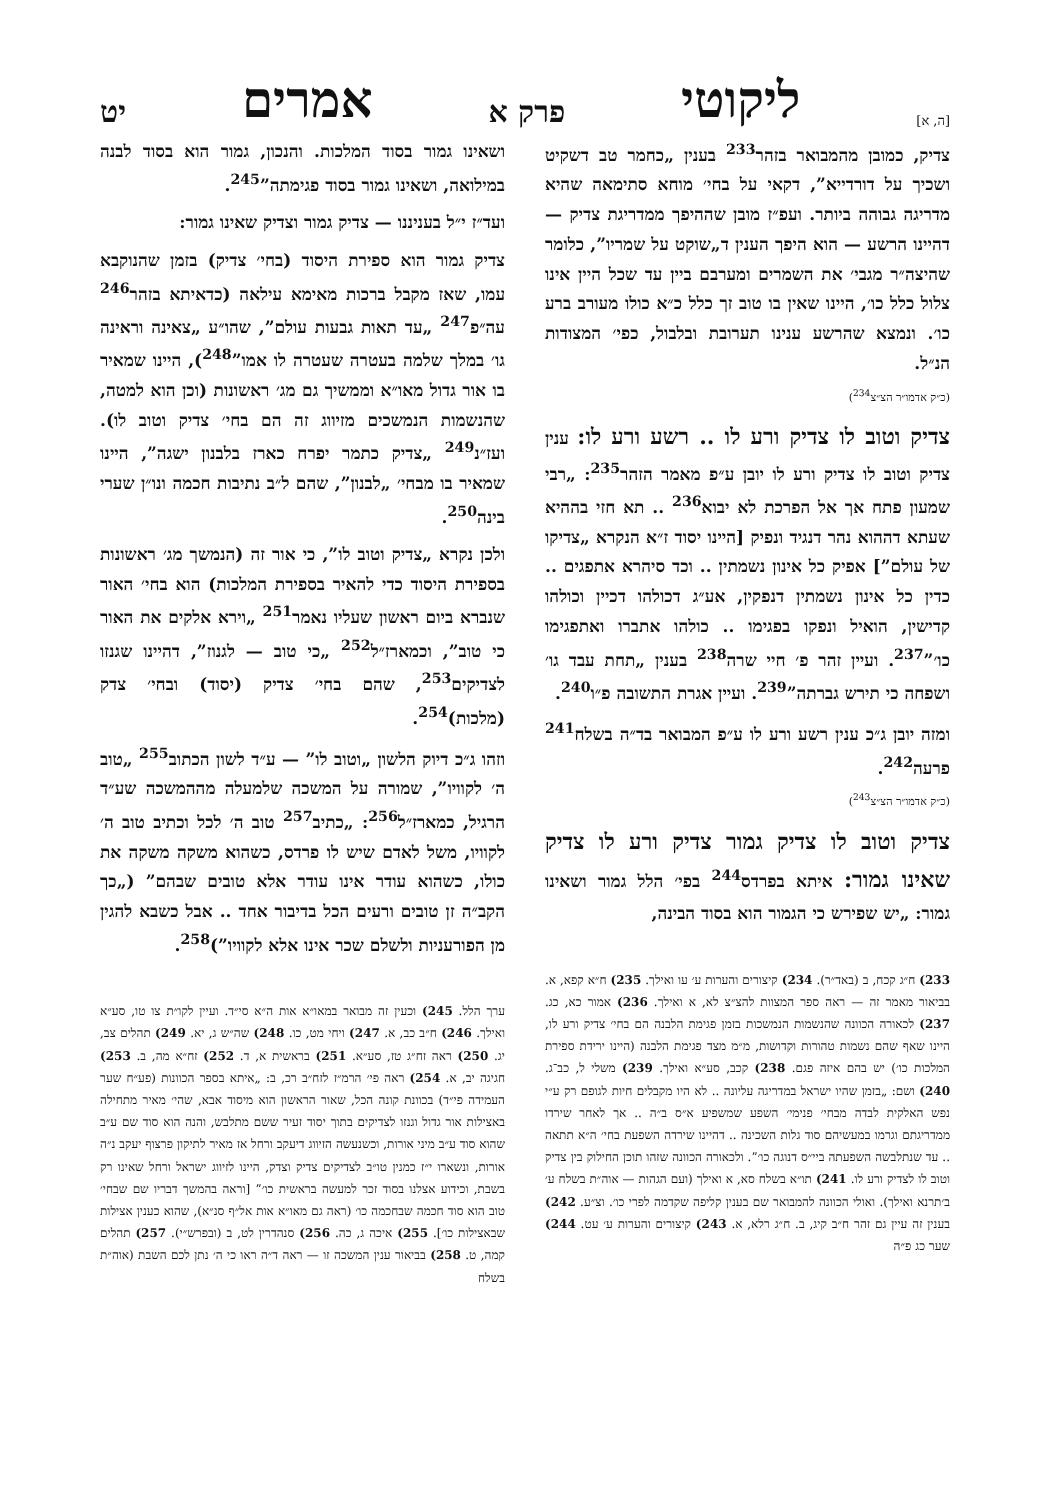[ה, א] ליקוטי פרק א אמרים יט
צדיק, כמובן מהמבואר בזהר<sup>233</sup> בענין „כחמר טב דשקיט ושכיך על דורדייא”, דקאי על בחי׳ מוחא סתימאה שהיא מדריגה גבוהה ביותר. ועפ״ז מובן שההיפך ממדריגת צדיק — דהיינו הרשע — הוא היפך הענין ד„שוקט על שמריו”, כלומר שהיצה״ר מגבי׳ את השמרים ומערבם ביין עד שכל היין אינו צלול כלל כו׳, היינו שאין בו טוב זך כלל כ״א כולו מעורב ברע כו׳. ונמצא שהרשע ענינו תערובת ובלבול, כפי׳ המצודות הנ״ל.
(כ״ק אדמו״ר הצ״צ<sup>234</sup>)
צדיק וטוב לו צדיק ורע לו .. רשע ורע לו: ענין צדיק וטוב לו צדיק ורע לו יובן ע״פ מאמר הזהר<sup>235</sup>: „רבי שמעון פתח אך אל הפרכת לא יבוא<sup>236</sup> .. תא חזי בההיא שעתא דההוא נהר דנגיד ונפיק [היינו יסוד ז״א הנקרא „צדיקו של עולם”] אפיק כל אינון נשמתין .. וכד סיהרא אתפגים .. כדין כל אינון נשמתין דנפקין, אע״ג דכולהו דכיין וכולהו קדישין, הואיל ונפקו בפגימו .. כולהו אתברו ואתפגימו כו׳”<sup>237</sup>. ועיין זהר פ׳ חיי שרה<sup>238</sup> בענין „תחת עבד גו׳ ושפחה כי תירש גברתה”<sup>239</sup>. ועיין אגרת התשובה פ״ו<sup>240</sup>.
ומזה יובן ג״כ ענין רשע ורע לו ע״פ המבואר בד״ה בשלח<sup>241</sup> פרעה<sup>242</sup>.
(כ״ק אדמו״ר הצ״צ<sup>243</sup>)
צדיק וטוב לו צדיק גמור צדיק ורע לו צדיק שאינו גמור: איתא בפרדס<sup>244</sup> בפי׳ הלל גמור ושאינו גמור: „יש שפירש כי הגמור הוא בסוד הבינה,
233) ח״ג קכח, ב (באד״ר). 234) קיצורים והערות ע׳ עו ואילך. 235) ח״א קפא, א. בביאור מאמר זה — ראה ספר המצוות להצ״צ לא, א ואילך. 236) אמור כא, כג. 237) לכאורה הכוונה שהנשמות הנמשכות בזמן פגימת הלבנה הם בחי׳ צדיק ורע לו, היינו שאף שהם נשמות טהורות וקדושות, מ״מ מצד פגימת הלבנה (היינו ירידת ספירת המלכות כו׳) יש בהם איזה פגם. 238) קכב, סע״א ואילך. 239) משלי ל, כב־ג. 240) ושם: „בזמן שהיו ישראל במדריגה עליונה .. לא היו מקבלים חיות לגופם רק ע״י נפש האלקית לבדה מבחי׳ פנימי׳ השפע שמשפיע א״ס ב״ה .. אך לאחר שירדו ממדריגתם וגרמו במעשיהם סוד גלות השכינה .. דהיינו שירדה השפעת בחי׳ ה״א תתאה .. עד שנתלבשה השפעתה ביי״ס דנוגה כו׳”. ולכאורה הכוונה שזהו תוכן החילוק בין צדיק וטוב לו לצדיק ורע לו. 241) תו״א בשלח סא, א ואילך (ועם הגהות — אוה״ת בשלח ע׳ ב׳תרנא ואילך). ואולי הכוונה להמבואר שם בענין קליפה שקדמה לפרי כו׳. וצ״ע. 242) בענין זה עיין גם זהר ח״ב קיג, ב. ח״ג רלא, א. 243) קיצורים והערות ע׳ עט. 244) שער כג פ״ה
ושאינו גמור בסוד המלכות. והנכון, גמור הוא בסוד לבנה במילואה, ושאינו גמור בסוד פגימתה”<sup>245</sup>.
ועד״ז י״ל בעניננו — צדיק גמור וצדיק שאינו גמור:
צדיק גמור הוא ספירת היסוד (בחי׳ צדיק) בזמן שהנוקבא עמו, שאז מקבל ברכות מאימא עילאה (כדאיתא בזהר<sup>246</sup> עה״פ<sup>247</sup> „עד תאות גבעות עולם”, שהו״ע „צאינה וראינה גו׳ במלך שלמה בעטרה שעטרה לו אמו”<sup>248</sup>), היינו שמאיר בו אור גדול מאו״א וממשיך גם מג׳ ראשונות (וכן הוא למטה, שהנשמות הנמשכים מזיווג זה הם בחי׳ צדיק וטוב לו). ועז״נ<sup>249</sup> „צדיק כתמר יפרח כארז בלבנון ישגה”, היינו שמאיר בו מבחי׳ „לבנון”, שהם ל״ב נתיבות חכמה ונו״ן שערי בינה<sup>250</sup>.
ולכן נקרא „צדיק וטוב לו”, כי אור זה (הנמשך מג׳ ראשונות בספירת היסוד כדי להאיר בספירת המלכות) הוא בחי׳ האור שנברא ביום ראשון שעליו נאמר<sup>251</sup> „וירא אלקים את האור כי טוב”, וכמארז״ל<sup>252</sup> „כי טוב — לגנוז”, דהיינו שגנזו לצדיקים<sup>253</sup>, שהם בחי׳ צדיק (יסוד) ובחי׳ צדק (מלכות)<sup>254</sup>.
וזהו ג״כ דיוק הלשון „וטוב לו” — ע״ד לשון הכתוב<sup>255</sup> „טוב ה׳ לקוויו”, שמורה על המשכה שלמעלה מההמשכה שע״ד הרגיל, כמארז״ל<sup>256</sup>: „כתיב<sup>257</sup> טוב ה׳ לכל וכתיב טוב ה׳ לקוויו, משל לאדם שיש לו פרדס, כשהוא משקה משקה את כולו, כשהוא עודר אינו עודר אלא טובים שבהם” („כך הקב״ה זן טובים ורעים הכל בדיבור אחד .. אבל כשבא להגין מן הפורעניות ולשלם שכר אינו אלא לקוויו”)<sup>258</sup>.
ערך הלל. 245) וכעין זה מבואר במאו״א אות ה״א סי״ד. ועיין לקו״ת צו טו, סע״א ואילך. 246) ח״ב כב, א. 247) ויחי מט, כו. 248) שה״ש ג, יא. 249) תהלים צב, יג. 250) ראה זח״ג טז, סע״א. 251) בראשית א, ד. 252) זח״א מה, ב. 253) חגיגה יב, א. 254) ראה פי׳ הרמ״ז לזח״ב רכ, ב: „איתא בספר הכוונות (פע״ח שער העמידה פי״ד) בכוונת קונה הכל, שאור הראשון הוא מיסוד אבא, שהי׳ מאיר מתחילה באצילות אור גדול וגנזו לצדיקים בתוך יסוד זעיר ששם מתלבש, והנה הוא סוד שם ע״ב שהוא סוד ע״ב מיני אורות, וכשנעשה הזיווג דיעקב ורחל אז מאיר לתיקון פרצוף יעקב נ״ה אורות, ונשארו י״ז כמנין טו״ב לצדיקים צדיק וצדק, היינו לזיווג ישראל ורחל שאינו רק בשבת, וכידוע אצלנו בסוד זכר למעשה בראשית כו׳” [וראה בהמשך דבריו שם שבחי׳ טוב הוא סוד חכמה שבחכמה כו׳ (ראה גם מאו״א אות אל״ף סנ״א), שהוא כענין אצילות שבאצילות כו׳]. 255) איכה ג, כה. 256) סנהדרין לט, ב (ובפרש״י). 257) תהלים קמה, ט. 258) בביאור ענין המשכה זו — ראה ד״ה ראו כי ה׳ נתן לכם השבת (אוה״ת בשלח